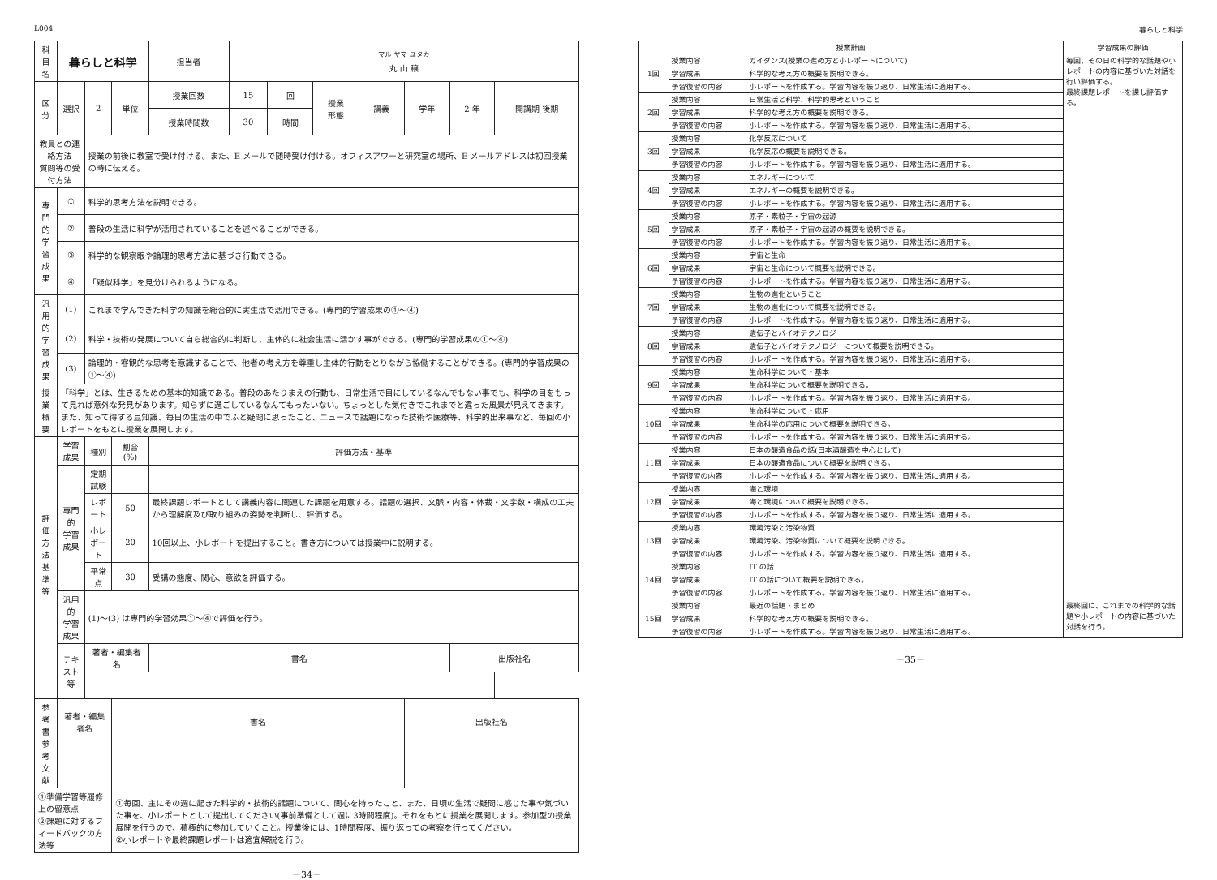L004
| 科目名 | 暮らしと科学 | | | 担当者 | <sup>マル ヤマ ユタカ</sup> 丸 山 穣 | | | | | | |
| 区 分 | 選択 | 2 | 単位 | 授業回数 | 15 | 回 | 授業 形態 | 講義 | 学年 | 2 年 | 開講期 後期 |
| | | | | 授業時間数 | 30 | 時間 | | | | | |
| 教員との連絡方法 質問等の受付方法 | | 授業の前後に教室で受け付ける。また、E メールで随時受け付ける。オフィスアワーと研究室の場所、E メールアドレスは初回授業の時に伝える。 | | | | | | | | | |
| 専門的 学習成果 | ① | 科学的思考方法を説明できる。 | | | | | | | | | |
| | ② | 普段の生活に科学が活用されていることを述べることができる。 | | | | | | | | | |
| | ③ | 科学的な観察眼や論理的思考方法に基づき行動できる。 | | | | | | | | | |
| | ④ | 「疑似科学」を見分けられるようになる。 | | | | | | | | | |
| 汎用的 学習成果 | (1) | これまで学んできた科学の知識を総合的に実生活で活用できる。(専門的学習成果の①～④) | | | | | | | | | |
| | (2) | 科学・技術の発展について自ら総合的に判断し、主体的に社会生活に活かす事ができる。(専門的学習成果の①～④) | | | | | | | | | |
| | (3) | 論理的・客観的な思考を意識することで、他者の考え方を尊重し主体的行動をとりながら協働することができる。(専門的学習成果の①～④) | | | | | | | | | |
| 授業概要 | 「科学」とは、生きるための基本的知識である。普段のあたりまえの行動も、日常生活で目にしているなんでもない事でも、科学の目をもって見れば意外な発見があります。知らずに過ごしているなんてもったいない。ちょっとした気付きでこれまでと違った風景が見えてきます。また、知って得する豆知識、毎日の生活の中でふと疑問に思ったこと、ニュースで話題になった技術や医療等、科学的出来事など、毎回の小レポートをもとに授業を展開します。 | | | | | | | | | | |
| 評価方法 基準等 | 学習成果 | 種別 | 割合(%) | 評価方法・基準 | | | | | | | |
| | 専門的 学習成果 | 定期試験 | | | | | | | | | |
| | | レポート | 50 | 最終課題レポートとして講義内容に関連した課題を用意する。話題の選択、文脈・内容・体裁・文字数・構成の工夫から理解度及び取り組みの姿勢を判断し、評価する。 | | | | | | | |
| | | 小レポート | 20 | 10回以上、小レポートを提出すること。書き方については授業中に説明する。 | | | | | | | |
| | | 平常点 | 30 | 受講の態度、関心、意欲を評価する。 | | | | | | | |
| | 汎用的 学習成果 | (1)～(3) は専門的学習効果①～④で評価を行う。 | | | | | | | | | |
| | テキスト 等 | 著者・編集者名 | | 書名 | | | | | | 出版社名 | |
| 参考書 参考文献 | 著者・編集者名 | | 書名 | | | | | | 出版社名 | | |
| ①準備学習等履修上の留意点 ②課題に対するフィードバックの方法等 | | | ①毎回、主にその週に起きた科学的・技術的話題について、関心を持ったこと、また、日頃の生活で疑問に感じた事や気づいた事を、小レポートとして提出してください(事前準備として週に3時間程度)。それをもとに授業を展開します。参加型の授業展開を行うので、積極的に参加していくこと。授業後には、1時間程度、振り返っての考察を行ってください。 ②小レポートや最終課題レポートは適宜解説を行う。 | | | | | | | | |
－34－
暮らしと科学
| 授業計画 | | | 学習成果の評価 |
| --- | --- | --- | --- |
| 1回 | 授業内容 | ガイダンス(授業の進め方と小レポートについて) | 毎回、その日の科学的な話題や小レポートの内容に基づいた対話を行い評価する。 最終課題レポートを課し評価する。 |
| | 学習成果 | 科学的な考え方の概要を説明できる。 | |
| | 予習復習の内容 | 小レポートを作成する。学習内容を振り返り、日常生活に適用する。 | |
| 2回 | 授業内容 | 日常生活と科学、科学的思考ということ | |
| | 学習成果 | 科学的な考え方の概要を説明できる。 | |
| | 予習復習の内容 | 小レポートを作成する。学習内容を振り返り、日常生活に適用する。 | |
| 3回 | 授業内容 | 化学反応について | |
| | 学習成果 | 化学反応の概要を説明できる。 | |
| | 予習復習の内容 | 小レポートを作成する。学習内容を振り返り、日常生活に適用する。 | |
| 4回 | 授業内容 | エネルギーについて | |
| | 学習成果 | エネルギーの概要を説明できる。 | |
| | 予習復習の内容 | 小レポートを作成する。学習内容を振り返り、日常生活に適用する。 | |
| 5回 | 授業内容 | 原子・素粒子・宇宙の起源 | |
| | 学習成果 | 原子・素粒子・宇宙の起源の概要を説明できる。 | |
| | 予習復習の内容 | 小レポートを作成する。学習内容を振り返り、日常生活に適用する。 | |
| 6回 | 授業内容 | 宇宙と生命 | |
| | 学習成果 | 宇宙と生命について概要を説明できる。 | |
| | 予習復習の内容 | 小レポートを作成する。学習内容を振り返り、日常生活に適用する。 | |
| 7回 | 授業内容 | 生物の進化ということ | |
| | 学習成果 | 生物の進化について概要を説明できる。 | |
| | 予習復習の内容 | 小レポートを作成する。学習内容を振り返り、日常生活に適用する。 | |
| 8回 | 授業内容 | 遺伝子とバイオテクノロジー | |
| | 学習成果 | 遺伝子とバイオテクノロジーについて概要を説明できる。 | |
| | 予習復習の内容 | 小レポートを作成する。学習内容を振り返り、日常生活に適用する。 | |
| 9回 | 授業内容 | 生命科学について・基本 | |
| | 学習成果 | 生命科学について概要を説明できる。 | |
| | 予習復習の内容 | 小レポートを作成する。学習内容を振り返り、日常生活に適用する。 | |
| 10回 | 授業内容 | 生命科学について・応用 | |
| | 学習成果 | 生命科学の応用について概要を説明できる。 | |
| | 予習復習の内容 | 小レポートを作成する。学習内容を振り返り、日常生活に適用する。 | |
| 11回 | 授業内容 | 日本の醸造食品の話(日本酒醸造を中心として) | |
| | 学習成果 | 日本の醸造食品について概要を説明できる。 | |
| | 予習復習の内容 | 小レポートを作成する。学習内容を振り返り、日常生活に適用する。 | |
| 12回 | 授業内容 | 海と環境 | |
| | 学習成果 | 海と環境について概要を説明できる。 | |
| | 予習復習の内容 | 小レポートを作成する。学習内容を振り返り、日常生活に適用する。 | |
| 13回 | 授業内容 | 環境汚染と汚染物質 | |
| | 学習成果 | 環境汚染、汚染物質について概要を説明できる。 | |
| | 予習復習の内容 | 小レポートを作成する。学習内容を振り返り、日常生活に適用する。 | |
| 14回 | 授業内容 | IT の話 | |
| | 学習成果 | IT の話について概要を説明できる。 | |
| | 予習復習の内容 | 小レポートを作成する。学習内容を振り返り、日常生活に適用する。 | |
| 15回 | 授業内容 | 最近の話題・まとめ | 最終回に、これまでの科学的な話題や小レポートの内容に基づいた対話を行う。 |
| | 学習成果 | 科学的な考え方の概要を説明できる。 | |
| | 予習復習の内容 | 小レポートを作成する。学習内容を振り返り、日常生活に適用する。 | |
－35－